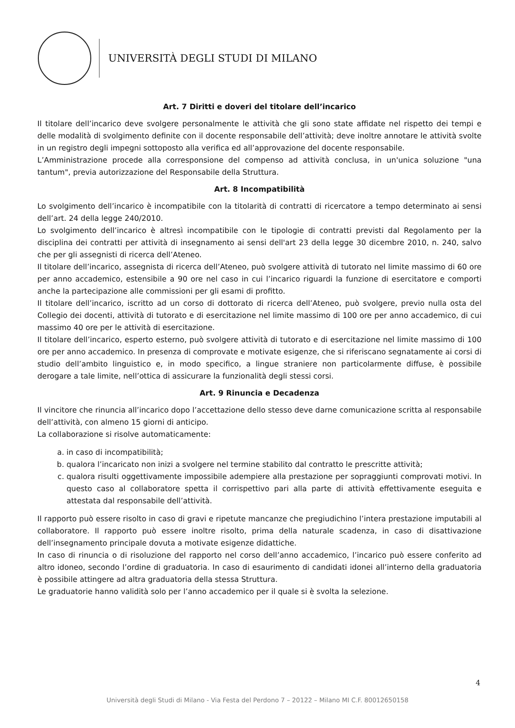UNIVERSITÀ DEGLI STUDI DI MILANO
Art. 7 Diritti e doveri del titolare dell’incarico
Il titolare dell’incarico deve svolgere personalmente le attività che gli sono state affidate nel rispetto dei tempi e delle modalità di svolgimento definite con il docente responsabile dell’attività; deve inoltre annotare le attività svolte in un registro degli impegni sottoposto alla verifica ed all’approvazione del docente responsabile.
L’Amministrazione procede alla corresponsione del compenso ad attività conclusa, in un'unica soluzione "una tantum", previa autorizzazione del Responsabile della Struttura.
Art. 8 Incompatibilità
Lo svolgimento dell’incarico è incompatibile con la titolarità di contratti di ricercatore a tempo determinato ai sensi dell’art. 24 della legge 240/2010.
Lo svolgimento dell’incarico è altresì incompatibile con le tipologie di contratti previsti dal Regolamento per la disciplina dei contratti per attività di insegnamento ai sensi dell'art 23 della legge 30 dicembre 2010, n. 240, salvo che per gli assegnisti di ricerca dell’Ateneo.
Il titolare dell’incarico, assegnista di ricerca dell’Ateneo, può svolgere attività di tutorato nel limite massimo di 60 ore per anno accademico, estensibile a 90 ore nel caso in cui l’incarico riguardi la funzione di esercitatore e comporti anche la partecipazione alle commissioni per gli esami di profitto.
Il titolare dell’incarico, iscritto ad un corso di dottorato di ricerca dell’Ateneo, può svolgere, previo nulla osta del Collegio dei docenti, attività di tutorato e di esercitazione nel limite massimo di 100 ore per anno accademico, di cui massimo 40 ore per le attività di esercitazione.
Il titolare dell’incarico, esperto esterno, può svolgere attività di tutorato e di esercitazione nel limite massimo di 100 ore per anno accademico. In presenza di comprovate e motivate esigenze, che si riferiscano segnatamente ai corsi di studio dell’ambito linguistico e, in modo specifico, a lingue straniere non particolarmente diffuse, è possibile derogare a tale limite, nell’ottica di assicurare la funzionalità degli stessi corsi.
Art. 9 Rinuncia e Decadenza
Il vincitore che rinuncia all’incarico dopo l’accettazione dello stesso deve darne comunicazione scritta al responsabile dell’attività, con almeno 15 giorni di anticipo.
La collaborazione si risolve automaticamente:
a. in caso di incompatibilità;
b. qualora l’incaricato non inizi a svolgere nel termine stabilito dal contratto le prescritte attività;
c. qualora risulti oggettivamente impossibile adempiere alla prestazione per sopraggiunti comprovati motivi. In questo caso al collaboratore spetta il corrispettivo pari alla parte di attività effettivamente eseguita e attestata dal responsabile dell’attività.
Il rapporto può essere risolto in caso di gravi e ripetute mancanze che pregiudichino l’intera prestazione imputabili al collaboratore. Il rapporto può essere inoltre risolto, prima della naturale scadenza, in caso di disattivazione dell’insegnamento principale dovuta a motivate esigenze didattiche.
In caso di rinuncia o di risoluzione del rapporto nel corso dell’anno accademico, l’incarico può essere conferito ad altro idoneo, secondo l’ordine di graduatoria. In caso di esaurimento di candidati idonei all’interno della graduatoria è possibile attingere ad altra graduatoria della stessa Struttura.
Le graduatorie hanno validità solo per l’anno accademico per il quale si è svolta la selezione.
4
Università degli Studi di Milano - Via Festa del Perdono 7 – 20122 – Milano MI C.F. 80012650158